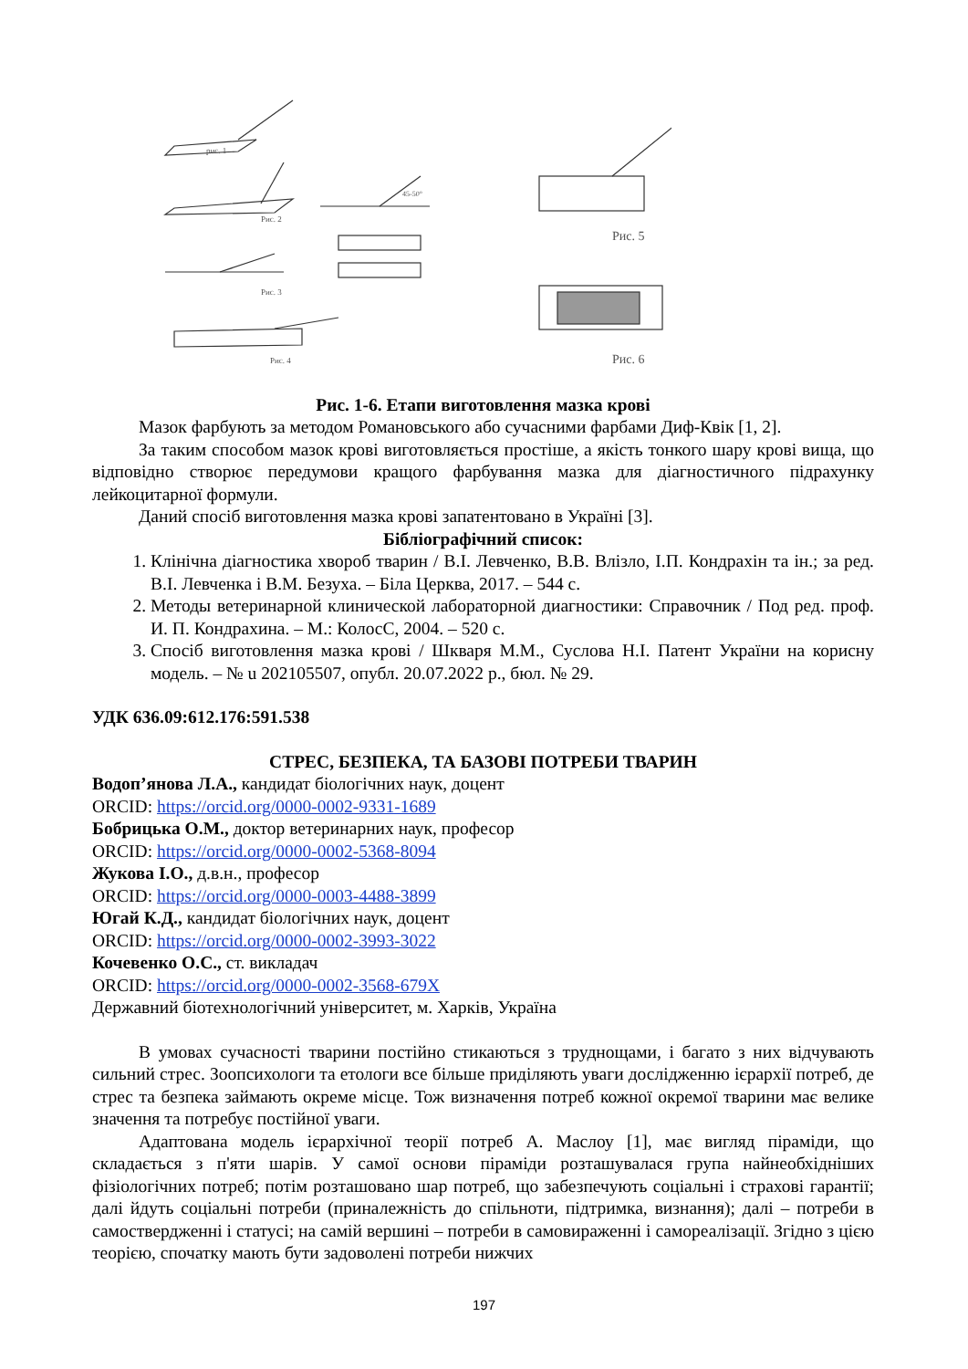рис. 1
Рис. 2
45-50°
Рис. 3
Рис. 4
Рис. 5
Рис. 6
Рис. 1-6. Етапи виготовлення мазка крові
Мазок фарбують за методом Романовського або сучасними фарбами Диф-Квік [1, 2].
За таким способом мазок крові виготовляється простіше, а якість тонкого шару крові вища, що відповідно створює передумови кращого фарбування мазка для діагностичного підрахунку лейкоцитарної формули.
Даний спосіб виготовлення мазка крові запатентовано в Україні [3].
Бібліографічний список:
1. Клінічна діагностика хвороб тварин / В.І. Левченко, В.В. Влізло, І.П. Кондрахін та ін.; за ред. В.І. Левченка і В.М. Безуха. – Біла Церква, 2017. – 544 с.
2. Методы ветеринарной клинической лабораторной диагностики: Справочник / Под ред. проф. И. П. Кондрахина. – М.: КолосС, 2004. – 520 с.
3. Спосіб виготовлення мазка крові / Шкваря М.М., Суслова Н.І. Патент України на корисну модель. – № u 202105507, опубл. 20.07.2022 р., бюл. № 29.
УДК 636.09:612.176:591.538
СТРЕС, БЕЗПЕКА, ТА БАЗОВІ ПОТРЕБИ ТВАРИН
Водоп’янова Л.А., кандидат біологічних наук, доцент
ORCID: https://orcid.org/0000-0002-9331-1689
Бобрицька О.М., доктор ветеринарних наук, професор
ORCID: https://orcid.org/0000-0002-5368-8094
Жукова І.О., д.в.н., професор
ORCID: https://orcid.org/0000-0003-4488-3899
Югай К.Д., кандидат біологічних наук, доцент
ORCID: https://orcid.org/0000-0002-3993-3022
Кочевенко О.С., ст. викладач
ORCID: https://orcid.org/0000-0002-3568-679X
Державний біотехнологічний університет, м. Харків, Україна
В умовах сучасності тварини постійно стикаються з труднощами, і багато з них відчувають сильний стрес. Зоопсихологи та етологи все більше приділяють уваги дослідженню ієрархії потреб, де стрес та безпека займають окреме місце. Тож визначення потреб кожної окремої тварини має велике значення та потребує постійної уваги.
Адаптована модель ієрархічної теорії потреб А. Маслоу [1], має вигляд піраміди, що складається з п'яти шарів. У самої основи піраміди розташувалася група найнеобхідніших фізіологічних потреб; потім розташовано шар потреб, що забезпечують соціальні і страхові гарантії; далі йдуть соціальні потреби (приналежність до спільноти, підтримка, визнання); далі – потреби в самоствердженні і статусі; на самій вершині – потреби в самовираженні і самореалізації. Згідно з цією теорією, спочатку мають бути задоволені потреби нижчих
197